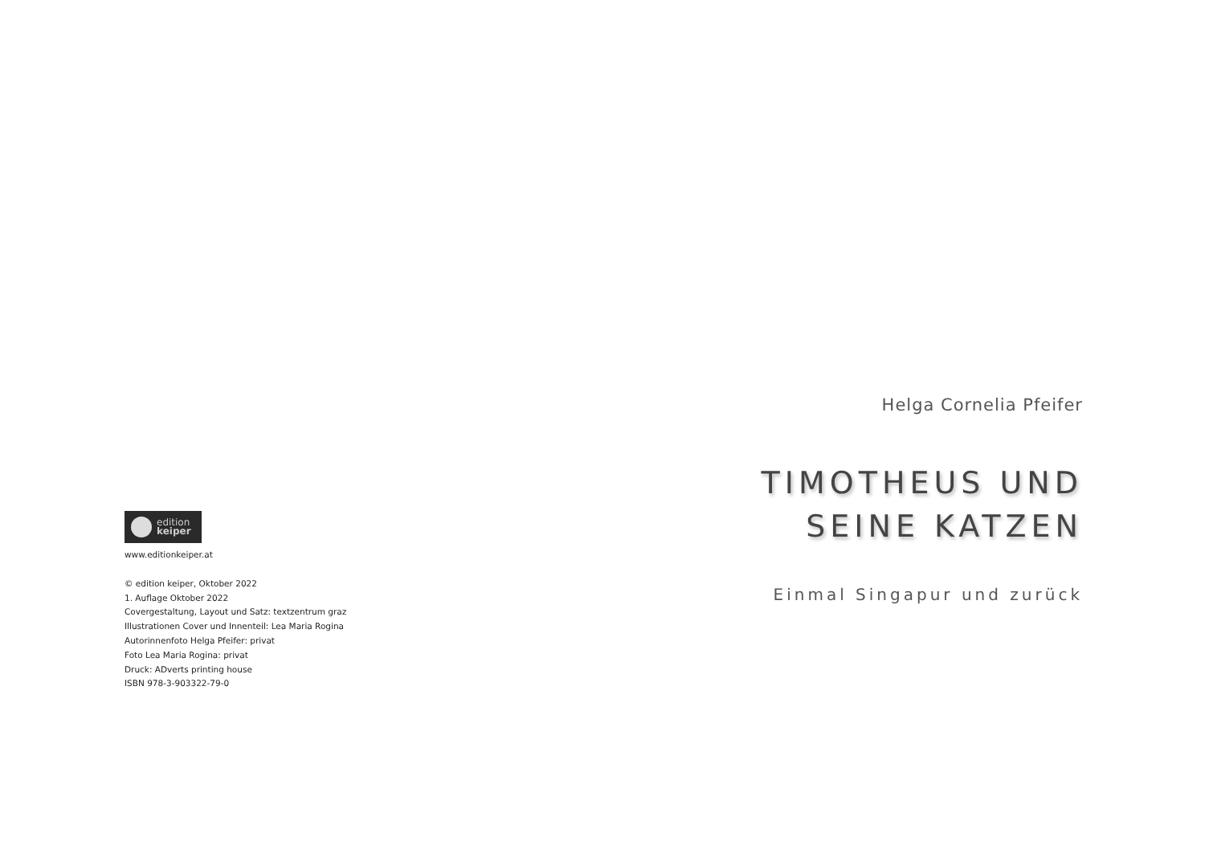edition
keiper
www.editionkeiper.at
© edition keiper, Oktober 2022
1. Auflage Oktober 2022
Covergestaltung, Layout und Satz: textzentrum graz
Illustrationen Cover und Innenteil: Lea Maria Rogina
Autorinnenfoto Helga Pfeifer: privat
Foto Lea Maria Rogina: privat
Druck: ADverts printing house
ISBN 978-3-903322-79-0
Helga Cornelia Pfeifer
TIMOTHEUS UND
SEINE KATZEN
Einmal Singapur und zurück